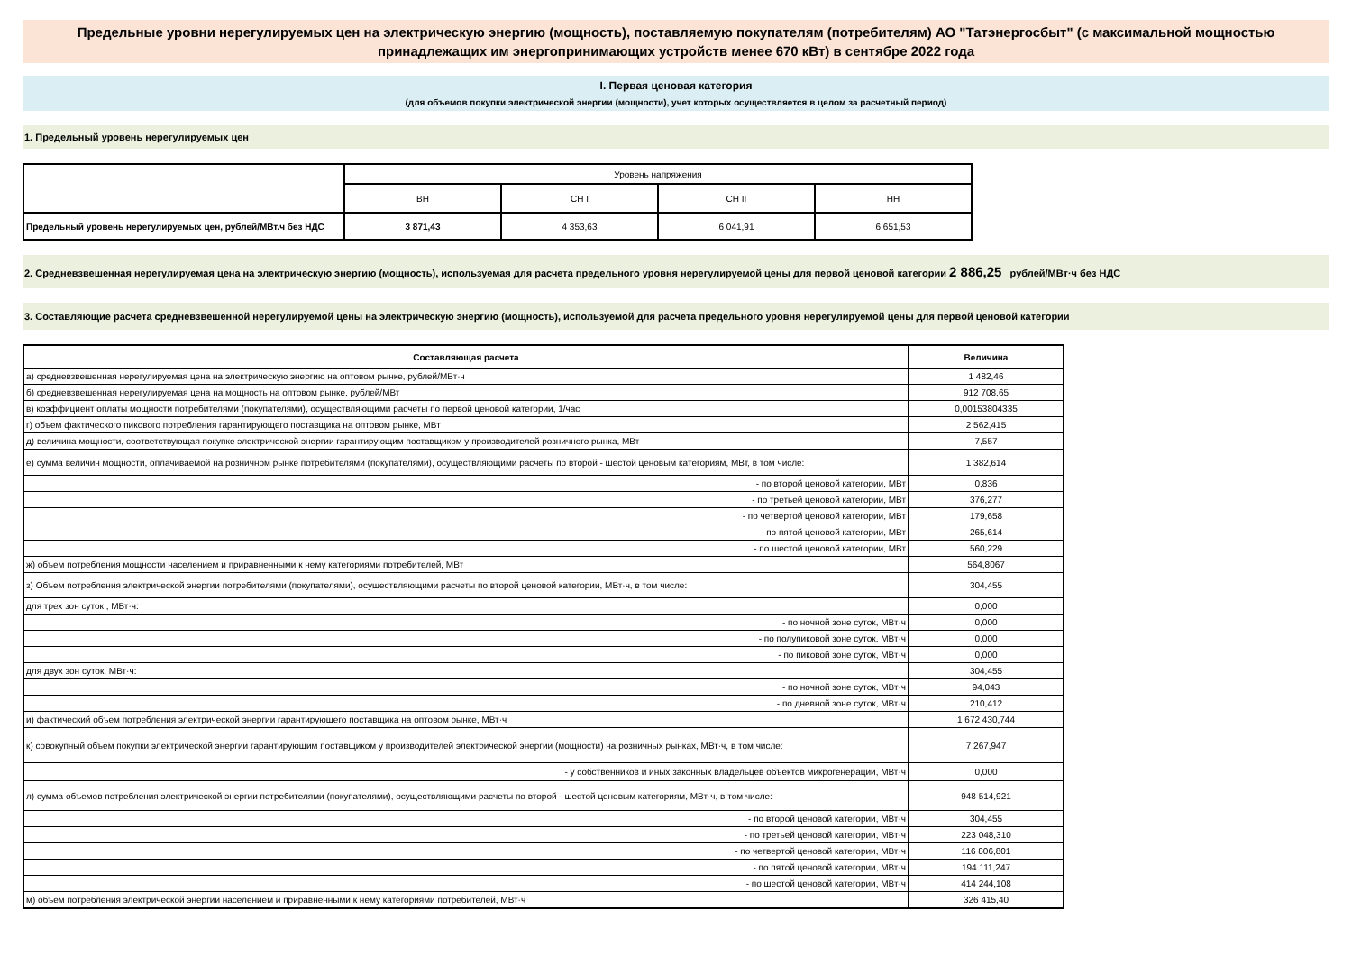Предельные уровни нерегулируемых цен на электрическую энергию (мощность), поставляемую покупателям (потребителям) АО "Татэнергосбыт" (с максимальной мощностью принадлежащих им энергопринимающих устройств менее 670 кВт) в сентябре 2022 года
I. Первая ценовая категория
(для объемов покупки электрической энергии (мощности), учет которых осуществляется в целом за расчетный период)
1. Предельный уровень нерегулируемых цен
| | Уровень напряжения | | | |
| --- | --- | --- | --- | --- |
| | ВН | СН I | СН II | НН |
| Предельный уровень нерегулируемых цен, рублей/МВт.ч без НДС | 3 871,43 | 4 353,63 | 6 041,91 | 6 651,53 |
2. Средневзвешенная нерегулируемая цена на электрическую энергию (мощность), используемая для расчета предельного уровня нерегулируемой цены для первой ценовой категории 2 886,25 рублей/МВт·ч без НДС
3. Составляющие расчета средневзвешенной нерегулируемой цены на электрическую энергию (мощность), используемой для расчета предельного уровня нерегулируемой цены для первой ценовой категории
| Составляющая расчета | Величина |
| а) средневзвешенная нерегулируемая цена на электрическую энергию на оптовом рынке, рублей/МВт·ч | 1 482,46 |
| б) средневзвешенная нерегулируемая цена на мощность на оптовом рынке, рублей/МВт | 912 708,65 |
| в) коэффициент оплаты мощности потребителями (покупателями), осуществляющими расчеты по первой ценовой категории, 1/час | 0,00153804335 |
| г) объем фактического пикового потребления гарантирующего поставщика на оптовом рынке, МВт | 2 562,415 |
| д) величина мощности, соответствующая покупке электрической энергии гарантирующим поставщиком у производителей розничного рынка, МВт | 7,557 |
| е) сумма величин мощности, оплачиваемой на розничном рынке потребителями (покупателями), осуществляющими расчеты по второй - шестой ценовым категориям, МВт, в том числе: | 1 382,614 |
| - по второй ценовой категории, МВт | 0,836 |
| - по третьей ценовой категории, МВт | 376,277 |
| - по четвертой ценовой категории, МВт | 179,658 |
| - по пятой ценовой категории, МВт | 265,614 |
| - по шестой ценовой категории, МВт | 560,229 |
| ж) объем потребления мощности населением и приравненными к нему категориями потребителей, МВт | 564,8067 |
| з) Объем потребления электрической энергии потребителями (покупателями), осуществляющими расчеты по второй ценовой категории, МВт·ч, в том числе: | 304,455 |
| для трех зон суток , МВт·ч: | 0,000 |
| - по ночной зоне суток, МВт·ч | 0,000 |
| - по полупиковой зоне суток, МВт·ч | 0,000 |
| - по пиковой зоне суток, МВт·ч | 0,000 |
| для двух зон суток, МВт·ч: | 304,455 |
| - по ночной зоне суток, МВт·ч | 94,043 |
| - по дневной зоне суток, МВт·ч | 210,412 |
| и) фактический объем потребления электрической энергии гарантирующего поставщика на оптовом рынке, МВт·ч | 1 672 430,744 |
| к) совокупный объем покупки электрической энергии гарантирующим поставщиком у производителей электрической энергии (мощности) на розничных рынках, МВт·ч, в том числе: | 7 267,947 |
| - у собственников и иных законных владельцев объектов микрогенерации, МВт·ч | 0,000 |
| л) сумма объемов потребления электрической энергии потребителями (покупателями), осуществляющими расчеты по второй - шестой ценовым категориям, МВт·ч, в том числе: | 948 514,921 |
| - по второй ценовой категории, МВт·ч | 304,455 |
| - по третьей ценовой категории, МВт·ч | 223 048,310 |
| - по четвертой ценовой категории, МВт·ч | 116 806,801 |
| - по пятой ценовой категории, МВт·ч | 194 111,247 |
| - по шестой ценовой категории, МВт·ч | 414 244,108 |
| м) объем потребления электрической энергии населением и приравненными к нему категориями потребителей, МВт·ч | 326 415,40 |